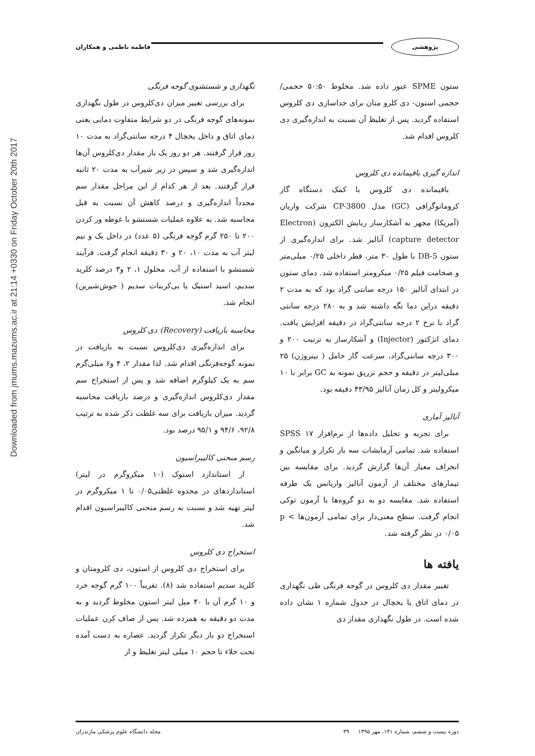Downloaded from jmums.mazums.ac.ir at 21:14 +0330 on Friday October 20th 2017
فاطمه ناظمی و همکاران پژوهشی
نگهداری و شستشوی گوجه فرنگی
برای بررسی تغییر میزان دی‌کلروس در طول نگهداری نمونه‌های گوجه فرنگی در دو شرایط متفاوت دمایی یعنی دمای اتاق و داخل یخچال ۴ درجه سانتی‌گراد به مدت ۱۰ روز قرار گرفتند. هر دو روز یک بار مقدار دی‌کلروس آن‌ها اندازه‌گیری شد و سپس در زیر شیرآب به مدت ۲۰ ثانیه قرار گرفتند. بعد از هر کدام از این مراحل مقدار سم مجدداً اندازه‌گیری و درصد کاهش آن نسبت به قبل محاسبه شد. به علاوه عملیات شستشو با غوطه ور کردن ۲۰۰ تا ۲۵۰ گرم گوجه فرنگی (۵ عدد) در داخل یک و نیم لیتر آب به مدت ۱۰، ۲۰ و ۳۰ دقیقه انجام گرفت. فرآیند شستشو با استفاده از آب، محلول ۱، ۲ و۳ درصد کلرید سدیم، اسید استیک یا بی‌کربنات سدیم ( جوش‌شیرین) انجام شد.
محاسبه بازیافت (Recovery) دی کلروس
برای اندازه‌گیری دی‌کلروس نسبت به بازیافت در نمونه گوجه‌فرنگی اقدام شد. لذا مقدار ۲، ۴ و۶ میلی‌گرم سم به یک کیلوگرم اضافه شد و پس از استخراج سم مقدار دی‌کلروس اندازه‌گیری و درصد بازیافت محاسبه گردید. میزان بازیافت برای سه غلظت ذکر شده به ترتیب ۹۲/۸، ۹۴/۶ و ۹۵/۱ درصد بود.
رسم منحنی کالیبراسیون
از استاندارد استوک (۱۰ میکروگرم در لیتر) استانداردهای در محدوه غلظتی۰/۰۵ تا ۱ میکروگرم در لیتر تهیه شد و نسبت به رسم منحنی کالیبراسیون اقدام شد.
استخراج دی کلروس
برای استخراج دی کلروس از استون، دی کلرومتان و کلرید سدیم استفاده شد (۸). تقریباً ۱۰۰ گرم گوجه خرد و ۱۰ گرم آن با ۴۰ میل لیتر استون مخلوط گردید و به مدت دو دقیقه به همزده شد. پس از صاف کرن عملیات استخراج دو بار دیگر تکرار گردید. عصاره به دست آمده تحت خلاء تا حجم ۱۰ میلی لیتر تغلیظ و از
ستون SPME عبور داده شد. مخلوط ۵۰:۵۰ حجمی/ حجمی استون- دی کلرو متان برای جداسازی دی کلروس استفاده گردید. پس از تغلیظ آن نسبت به اندازه‌گیری دی کلروس اقدام شد.
اندازه گیری باقیمانده دی کلروس
باقیمانده دی کلروس با کمک دستگاه گاز کروماتوگرافی (GC) مدل CP-3800 شرکت واریان (آمریکا) مجهز به آشکارساز ربایش الکترون (Electron capture detector) آنالیز شد. برای اندازه‌گیری از ستون DB-5 با طول ۳۰ متر، قطر داخلی ۰/۲۵ میلی‌متر و ضخامت فیلم ۰/۲۵ میکرومتر استفاده شد. دمای ستون در ابتدای آنالیز ۱۵۰ درجه سانتی گراد بود که به مدت ۲ دقیقه دراین دما نگه داشته شد و به ۲۸۰ درجه سانتی گراد با نرخ ۲ درجه سانتی‌گراد در دقیقه افزایش یافت. دمای انژکتور (Injector) و آشکارساز به ترتیب ۲۰۰ و ۳۰۰ درجه سانتی‌گراد، سرعت گاز حامل ( نیتروژن) ۲۵ میلی‌لیتر در دقیقه و حجم تزریق نمونه به GC برابر با ۱۰ میکرولیتر و کل زمان آنالیز ۴۳/۹۵ دقیقه بود.
آنالیز آماری
برای تجزیه و تحلیل داده‌ها از نرم‌افزار SPSS ۱۷ استفاده شد. تمامی آزمایشات سه بار تکرار و میانگین و انحراف معیار آن‌ها گزارش گردید. برای مقایسه بین تیمارهای مختلف از آزمون آنالیز واریانس یک طرفه استفاده شد. مقایسه دو به دو گروه‌ها با آزمون توکی انجام گرفت. سطح معنی‌دار برای تمامی آزمون‌ها p < ۰/۰۵ در نظر گرفته شد.
یافته ها
تغییر مقدار دی کلروس در گوجه فرنگی طی نگهداری در دمای اتاق یا یخچال در جدول شماره ۱ نشان داده شده است. در طول نگهداری مقدار دی
مجله دانشگاه علوم پزشکی مازندران دوره بیست و ششم، شماره ۱۴۱، مهر ۱۳۹۵ ۳۹